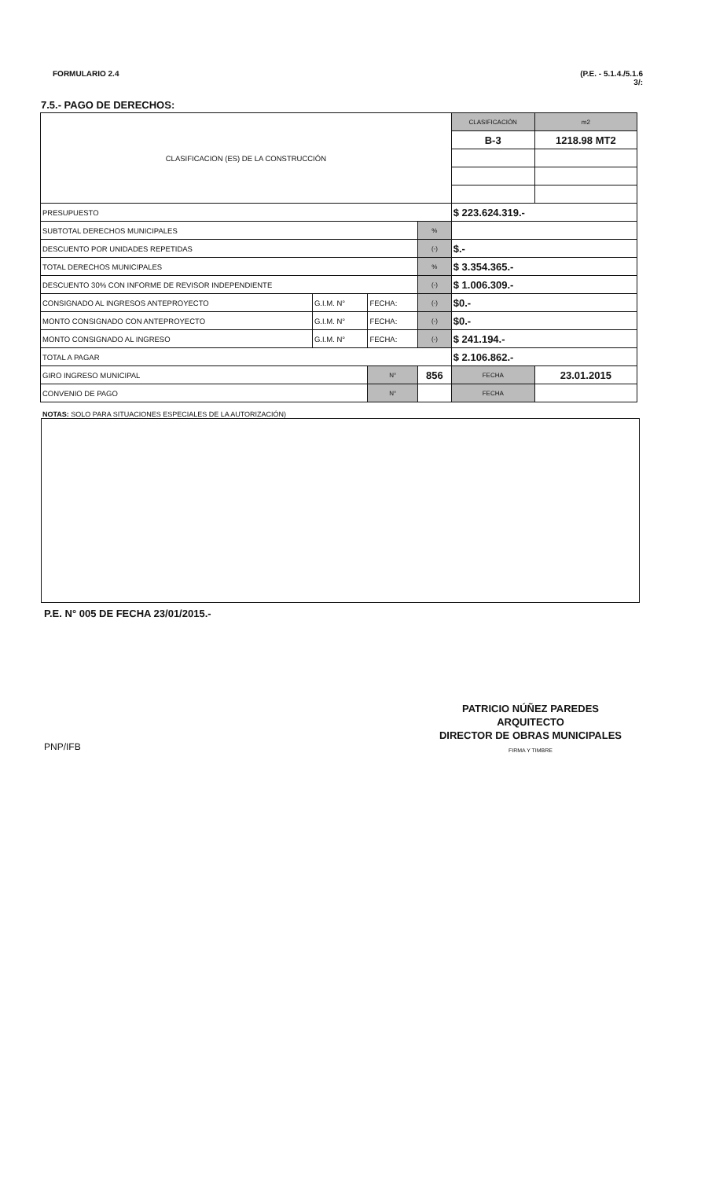FORMULARIO 2.4 (P.E. - 5.1.4./5.1.6
3/:
7.5.- PAGO DE DERECHOS:
| CLASIFICACION (ES) DE LA CONSTRUCCIÓN | | | | | CLASIFICACIÓN | | m2 |
| | | | | | B-3 | | 1218.98 MT2 |
| PRESUPUESTO | | | | | $ 223.624.319.- | | |
| SUBTOTAL DERECHOS MUNICIPALES | | | | % | | | |
| DESCUENTO POR UNIDADES REPETIDAS | | | | (-) | $.- | | |
| TOTAL DERECHOS MUNICIPALES | | | | % | $ 3.354.365.- | | |
| DESCUENTO 30% CON INFORME DE REVISOR INDEPENDIENTE | | | | (-) | $ 1.006.309.- | | |
| CONSIGNADO AL INGRESOS ANTEPROYECTO | G.I.M. N° | FECHA: | | (-) | $0.- | | |
| MONTO CONSIGNADO CON ANTEPROYECTO | G.I.M. N° | FECHA: | | (-) | $0.- | | |
| MONTO CONSIGNADO AL INGRESO | G.I.M. N° | FECHA: | | (-) | $ 241.194.- | | |
| TOTAL A PAGAR | | | | | $ 2.106.862.- | | |
| GIRO INGRESO MUNICIPAL | | N° | 856 | | | FECHA | 23.01.2015 |
| CONVENIO DE PAGO | | N° | | | | FECHA | |
NOTAS: SOLO PARA SITUACIONES ESPECIALES DE LA AUTORIZACIÓN)
P.E. N° 005 DE FECHA 23/01/2015.-
PATRICIO NÚÑEZ PAREDES
ARQUITECTO
DIRECTOR DE OBRAS MUNICIPALES
FIRMA Y TIMBRE
PNP/IFB